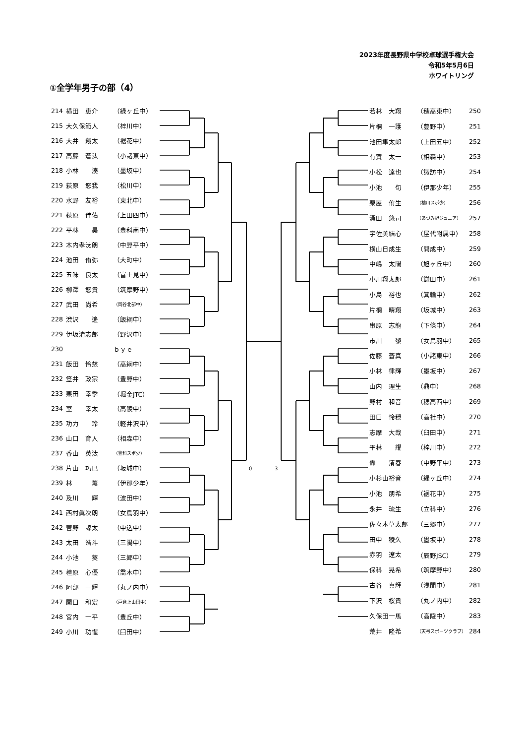2023年度長野県中学校卓球選手権大会
令和5年5月6日
ホワイトリング
①全学年男子の部（4）
| 214 | 横田 恵介 | （緑ヶ丘中） |
| 215 | 大久保範人 | （梓川中） |
| 216 | 大井 翔太 | （裾花中） |
| 217 | 高藤 蒼汰 | （小諸東中） |
| 218 | 小林 湊 | （墨坂中） |
| 219 | 荻原 悠我 | （松川中） |
| 220 | 水野 友裕 | （東北中） |
| 221 | 荻原 佳佑 | （上田四中） |
| 222 | 平林 昊 | （豊科南中） |
| 223 | 木内孝汰朗 | （中野平中） |
| 224 | 池田 侑弥 | （大町中） |
| 225 | 五味 良太 | （富士見中） |
| 226 | 柳澤 悠貴 | （筑摩野中） |
| 227 | 武田 尚希 | （岡谷北部中） |
| 228 | 渋沢 遙 | （飯綱中） |
| 229 | 伊坂清志郎 | （野沢中） |
| 230 | | ｂｙｅ |
| 231 | 飯田 怜慈 | （高綱中） |
| 232 | 笠井 政宗 | （豊野中） |
| 233 | 栗田 幸季 | （堀金JTC） |
| 234 | 室 幸太 | （高陵中） |
| 235 | 功力 玲 | （軽井沢中） |
| 236 | 山口 育人 | （相森中） |
| 237 | 香山 英汰 | （豊科スポ少） |
| 238 | 片山 巧巳 | （坂城中） |
| 239 | 林 薫 | （伊那少年） |
| 240 | 及川 輝 | （波田中） |
| 241 | 西村眞次朗 | （女鳥羽中） |
| 242 | 菅野 諒太 | （中込中） |
| 243 | 太田 浩斗 | （三陽中） |
| 244 | 小池 葵 | （三郷中） |
| 245 | 檀原 心優 | （喬木中） |
| 246 | 阿部 一輝 | （丸ノ内中） |
| 247 | 関口 和宏 | （戸倉上山田中） |
| 248 | 宮内 一平 | （豊丘中） |
| 249 | 小川 功惺 | （臼田中） |
0
3
| 若林 大翔 | （穂高東中） | 250 |
| 片桐 一護 | （豊野中） | 251 |
| 池田隼太郎 | （上田五中） | 252 |
| 有賀 太一 | （相森中） | 253 |
| 小松 達也 | （諏訪中） | 254 |
| 小池 旬 | （伊那少年） | 255 |
| 栗屋 侑生 | （楢川スポ少） | 256 |
| 涌田 悠司 | （あづみ野ジュニア） | 257 |
| 宇佐美結心 | （屋代附属中） | 258 |
| 横山日成生 | （開成中） | 259 |
| 中嶋 太陽 | （旭ヶ丘中） | 260 |
| 小川翔太郎 | （鎌田中） | 261 |
| 小島 裕也 | （箕輪中） | 262 |
| 片桐 晴翔 | （坂城中） | 263 |
| 串原 志龍 | （下條中） | 264 |
| 市川 黎 | （女鳥羽中） | 265 |
| 佐藤 蒼真 | （小諸東中） | 266 |
| 小林 律輝 | （墨坂中） | 267 |
| 山内 理生 | （鼎中） | 268 |
| 野村 和音 | （穂高西中） | 269 |
| 田口 怜穏 | （高社中） | 270 |
| 志摩 大哉 | （臼田中） | 271 |
| 平林 耀 | （梓川中） | 272 |
| 轟 清春 | （中野平中） | 273 |
| 小杉山裕音 | （緑ヶ丘中） | 274 |
| 小池 朋希 | （裾花中） | 275 |
| 永井 琉生 | （立科中） | 276 |
| 佐々木草太郎 | （三郷中） | 277 |
| 田中 稜久 | （墨坂中） | 278 |
| 赤羽 遼太 | （辰野JSC） | 279 |
| 保科 晃希 | （筑摩野中） | 280 |
| 古谷 真輝 | （浅間中） | 281 |
| 下沢 桜貴 | （丸ノ内中） | 282 |
| 久保田一馬 | （高陵中） | 283 |
| 荒井 隆希 | （天弓スポーツクラブ） | 284 |